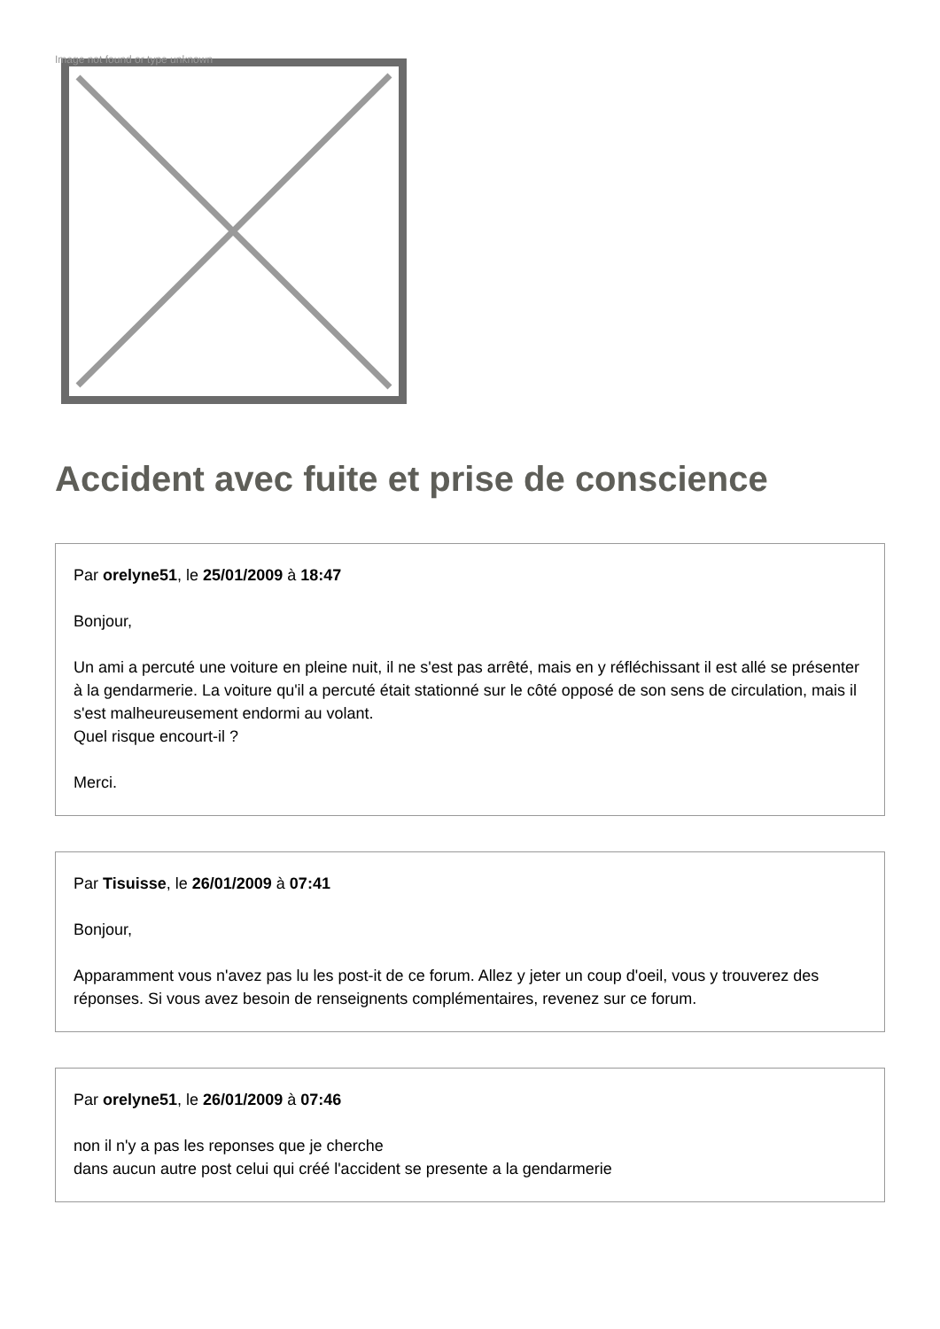Image not found or type unknown
Accident avec fuite et prise de conscience
Par orelyne51, le 25/01/2009 à 18:47
Bonjour,
Un ami a percuté une voiture en pleine nuit, il ne s'est pas arrêté, mais en y réfléchissant il est allé se présenter à la gendarmerie. La voiture qu'il a percuté était stationné sur le côté opposé de son sens de circulation, mais il s'est malheureusement endormi au volant.
Quel risque encourt-il ?
Merci.
Par Tisuisse, le 26/01/2009 à 07:41
Bonjour,
Apparamment vous n'avez pas lu les post-it de ce forum. Allez y jeter un coup d'oeil, vous y trouverez des réponses. Si vous avez besoin de renseignents complémentaires, revenez sur ce forum.
Par orelyne51, le 26/01/2009 à 07:46
non il n'y a pas les reponses que je cherche
dans aucun autre post celui qui créé l'accident se presente a la gendarmerie